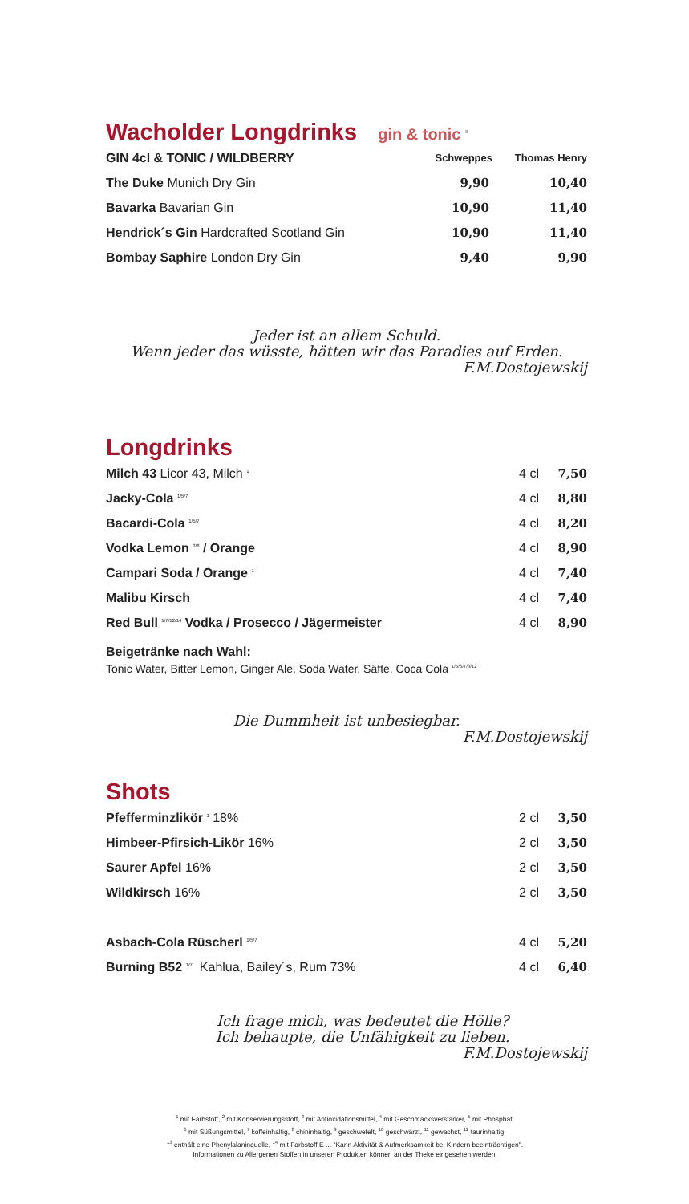Wacholder Longdrinks gin & tonic <sup>8</sup>
| GIN 4cl & TONIC / WILDBERRY | Schweppes | Thomas Henry |
| --- | --- | --- |
| The Duke Munich Dry Gin | 9,90 | 10,40 |
| Bavarka Bavarian Gin | 10,90 | 11,40 |
| Hendrick´s Gin Hardcrafted Scotland Gin | 10,90 | 11,40 |
| Bombay Saphire London Dry Gin | 9,40 | 9,90 |
Jeder ist an allem Schuld.
Wenn jeder das wüsste, hätten wir das Paradies auf Erden.
F.M.Dostojewskij
Longdrinks
| Milch 43 Licor 43, Milch <sup>1</sup> | 4 cl | 7,50 |
| Jacky-Cola <sup>1/5/7</sup> | 4 cl | 8,80 |
| Bacardi-Cola <sup>1/5/7</sup> | 4 cl | 8,20 |
| Vodka Lemon <sup>3/8</sup> / Orange | 4 cl | 8,90 |
| Campari Soda / Orange <sup>1</sup> | 4 cl | 7,40 |
| Malibu Kirsch | 4 cl | 7,40 |
| Red Bull <sup>1/7/12/14</sup> Vodka / Prosecco / Jägermeister | 4 cl | 8,90 |
Beigetränke nach Wahl:
Tonic Water, Bitter Lemon, Ginger Ale, Soda Water, Säfte, Coca Cola <sup>1/5/6/7/8/12</sup>
Die Dummheit ist unbesiegbar.
F.M.Dostojewskij
Shots
| Pfefferminzlikör <sup>1</sup> 18% | 2 cl | 3,50 |
| Himbeer-Pfirsich-Likör 16% | 2 cl | 3,50 |
| Saurer Apfel 16% | 2 cl | 3,50 |
| Wildkirsch 16% | 2 cl | 3,50 |
| Asbach-Cola Rüscherl <sup>1/5/7</sup> | 4 cl | 5,20 |
| Burning B52 <sup>1/7</sup> Kahlua, Bailey´s, Rum 73% | 4 cl | 6,40 |
Ich frage mich, was bedeutet die Hölle?
Ich behaupte, die Unfähigkeit zu lieben.
F.M.Dostojewskij
<sup>1</sup> mit Farbstoff, <sup>2</sup> mit Konservierungsstoff, <sup>3</sup> mit Antioxidationsmittel, <sup>4</sup> mit Geschmacksverstärker, <sup>5</sup> mit Phosphat,
<sup>6</sup> mit Süßungsmittel, <sup>7</sup> koffeinhaltig, <sup>8</sup> chininhaltig, <sup>9</sup> geschwefelt, <sup>10</sup> geschwärzt, <sup>11</sup> gewachst, <sup>12</sup> taurinhaltig,
<sup>13</sup> enthält eine Phenylalaninquelle, <sup>14</sup> mit Farbstoff E ... "Kann Aktivität & Aufmerksamkeit bei Kindern beeinträchtigen".
Informationen zu Allergenen Stoffen in unseren Produkten können an der Theke eingesehen werden.